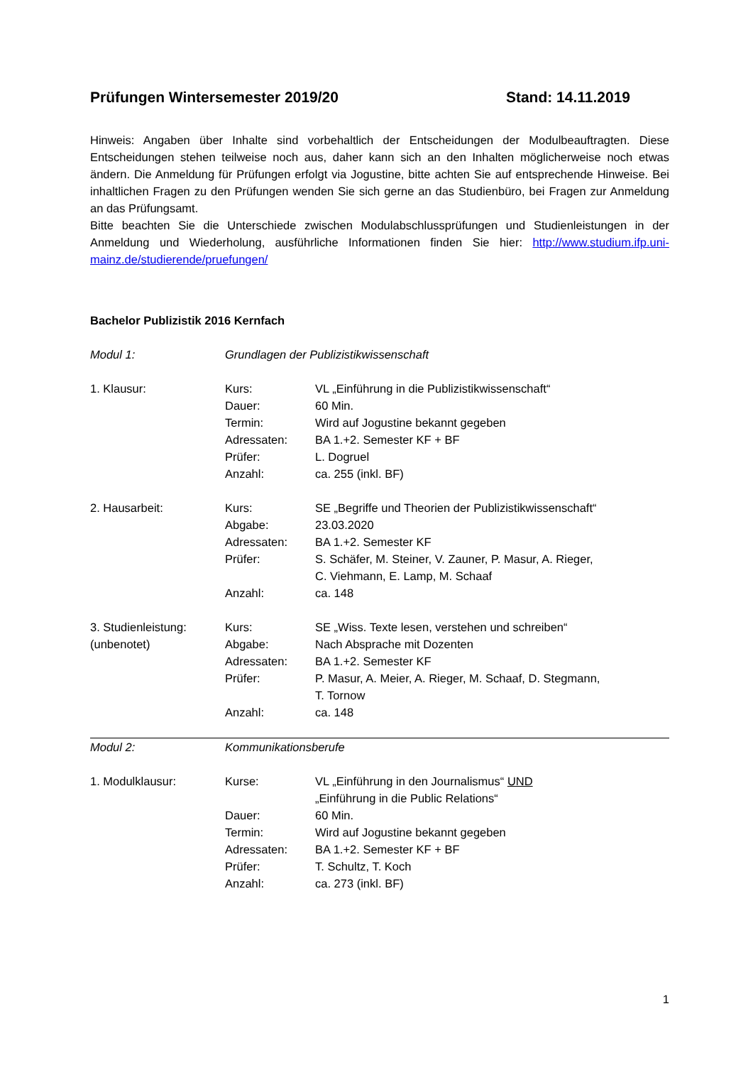Prüfungen Wintersemester 2019/20 Stand: 14.11.2019
Hinweis: Angaben über Inhalte sind vorbehaltlich der Entscheidungen der Modulbeauftragten. Diese Entscheidungen stehen teilweise noch aus, daher kann sich an den Inhalten möglicherweise noch etwas ändern. Die Anmeldung für Prüfungen erfolgt via Jogustine, bitte achten Sie auf entsprechende Hinweise. Bei inhaltlichen Fragen zu den Prüfungen wenden Sie sich gerne an das Studienbüro, bei Fragen zur Anmeldung an das Prüfungsamt.
Bitte beachten Sie die Unterschiede zwischen Modulabschlussprüfungen und Studienleistungen in der Anmeldung und Wiederholung, ausführliche Informationen finden Sie hier: http://www.studium.ifp.uni-mainz.de/studierende/pruefungen/
Bachelor Publizistik 2016 Kernfach
| Modul 1: | Grundlagen der Publizistikwissenschaft | |
| 1. Klausur: | Kurs: | VL „Einführung in die Publizistikwissenschaft“ |
| | Dauer: | 60 Min. |
| | Termin: | Wird auf Jogustine bekannt gegeben |
| | Adressaten: | BA 1.+2. Semester KF + BF |
| | Prüfer: | L. Dogruel |
| | Anzahl: | ca. 255 (inkl. BF) |
| 2. Hausarbeit: | Kurs: | SE „Begriffe und Theorien der Publizistikwissenschaft“ |
| | Abgabe: | 23.03.2020 |
| | Adressaten: | BA 1.+2. Semester KF |
| | Prüfer: | S. Schäfer, M. Steiner, V. Zauner, P. Masur, A. Rieger, C. Viehmann, E. Lamp, M. Schaaf |
| | Anzahl: | ca. 148 |
| 3. Studienleistung: | Kurs: | SE „Wiss. Texte lesen, verstehen und schreiben“ |
| (unbenotet) | Abgabe: | Nach Absprache mit Dozenten |
| | Adressaten: | BA 1.+2. Semester KF |
| | Prüfer: | P. Masur, A. Meier, A. Rieger, M. Schaaf, D. Stegmann, T. Tornow |
| | Anzahl: | ca. 148 |
| Modul 2: | Kommunikationsberufe | |
| 1. Modulklausur: | Kurse: | VL „Einführung in den Journalismus“ UND „Einführung in die Public Relations“ |
| | Dauer: | 60 Min. |
| | Termin: | Wird auf Jogustine bekannt gegeben |
| | Adressaten: | BA 1.+2. Semester KF + BF |
| | Prüfer: | T. Schultz, T. Koch |
| | Anzahl: | ca. 273 (inkl. BF) |
1